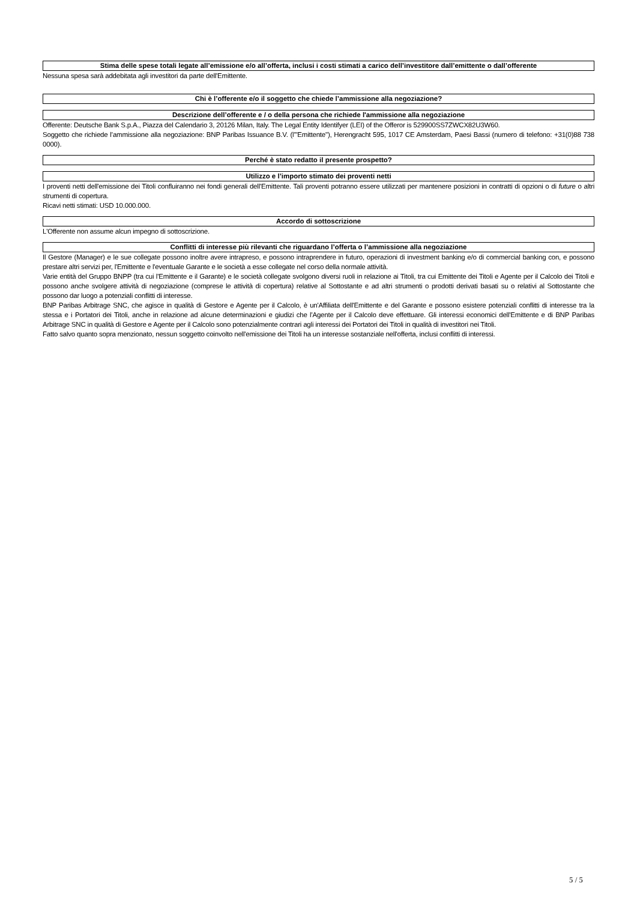Stima delle spese totali legate all’emissione e/o all’offerta, inclusi i costi stimati a carico dell’investitore dall’emittente o dall’offerente
Nessuna spesa sarà addebitata agli investitori da parte dell'Emittente.
Chi è l’offerente e/o il soggetto che chiede l’ammissione alla negoziazione?
Descrizione dell’offerente e / o della persona che richiede l'ammissione alla negoziazione
Offerente: Deutsche Bank S.p.A., Piazza del Calendario 3, 20126 Milan, Italy. The Legal Entity Identifyer (LEI) of the Offeror is 529900SS7ZWCX82U3W60.
Soggetto che richiede l’ammissione alla negoziazione: BNP Paribas Issuance B.V. (l'"Emittente"), Herengracht 595, 1017 CE Amsterdam, Paesi Bassi (numero di telefono: +31(0)88 738 0000).
Perché è stato redatto il presente prospetto?
Utilizzo e l’importo stimato dei proventi netti
I proventi netti dell'emissione dei Titoli confluiranno nei fondi generali dell'Emittente. Tali proventi potranno essere utilizzati per mantenere posizioni in contratti di opzioni o di future o altri strumenti di copertura.
Ricavi netti stimati: USD 10.000.000.
Accordo di sottoscrizione
L'Offerente non assume alcun impegno di sottoscrizione.
Conflitti di interesse più rilevanti che riguardano l’offerta o l’ammissione alla negoziazione
Il Gestore (Manager) e le sue collegate possono inoltre avere intrapreso, e possono intraprendere in futuro, operazioni di investment banking e/o di commercial banking con, e possono prestare altri servizi per, l'Emittente e l'eventuale Garante e le società a esse collegate nel corso della normale attività.
Varie entità del Gruppo BNPP (tra cui l'Emittente e il Garante) e le società collegate svolgono diversi ruoli in relazione ai Titoli, tra cui Emittente dei Titoli e Agente per il Calcolo dei Titoli e possono anche svolgere attività di negoziazione (comprese le attività di copertura) relative al Sottostante e ad altri strumenti o prodotti derivati basati su o relativi al Sottostante che possono dar luogo a potenziali conflitti di interesse.
BNP Paribas Arbitrage SNC, che agisce in qualità di Gestore e Agente per il Calcolo, è un'Affiliata dell'Emittente e del Garante e possono esistere potenziali conflitti di interesse tra la stessa e i Portatori dei Titoli, anche in relazione ad alcune determinazioni e giudizi che l'Agente per il Calcolo deve effettuare. Gli interessi economici dell'Emittente e di BNP Paribas Arbitrage SNC in qualità di Gestore e Agente per il Calcolo sono potenzialmente contrari agli interessi dei Portatori dei Titoli in qualità di investitori nei Titoli.
Fatto salvo quanto sopra menzionato, nessun soggetto coinvolto nell'emissione dei Titoli ha un interesse sostanziale nell'offerta, inclusi conflitti di interessi.
5 / 5